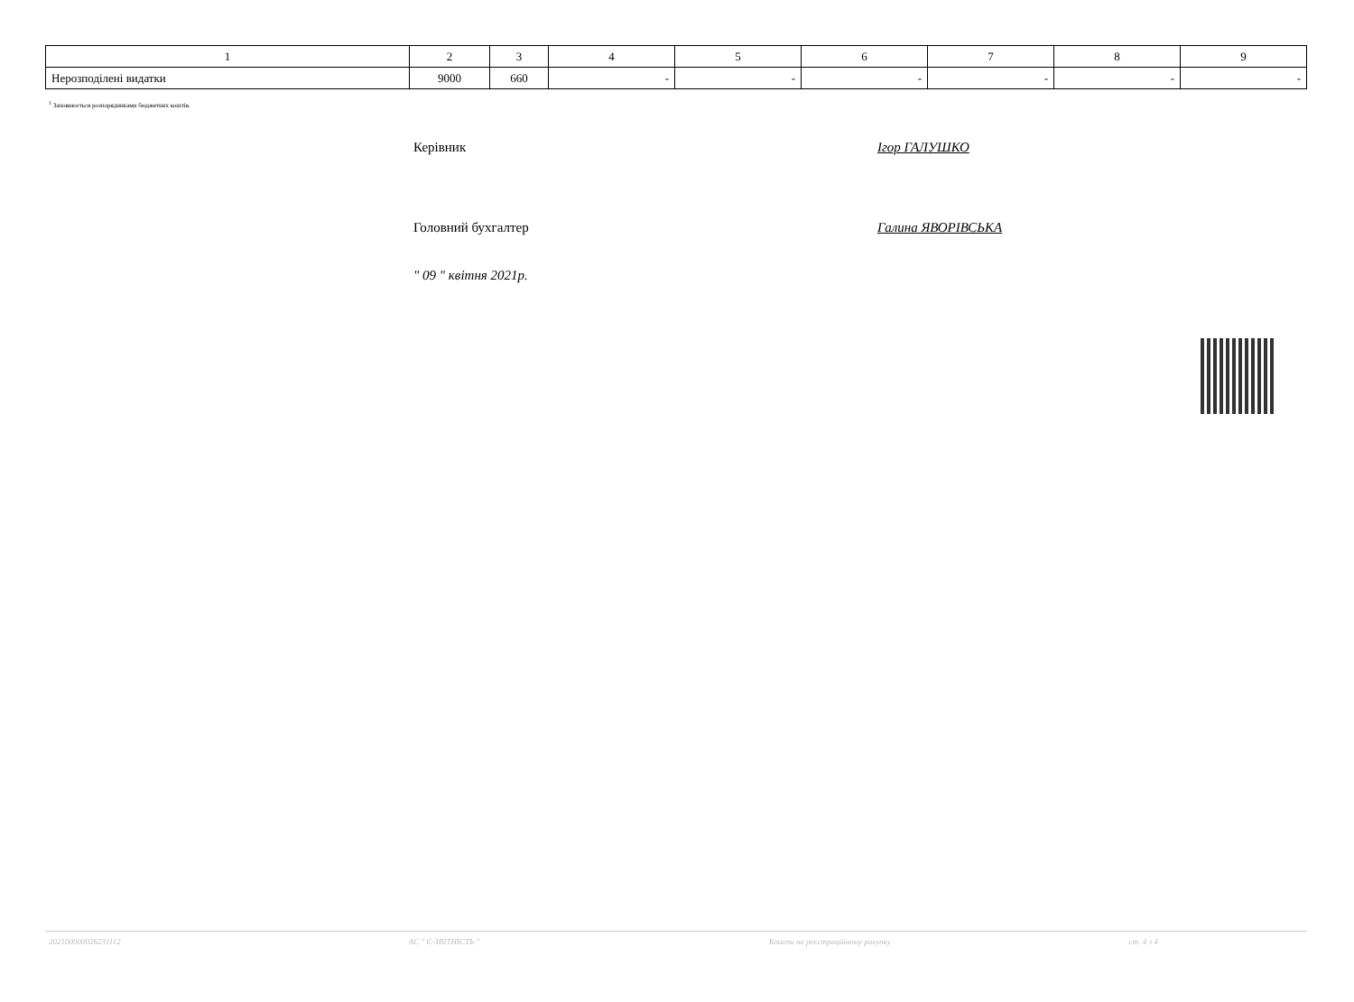| 1 | 2 | 3 | 4 | 5 | 6 | 7 | 8 | 9 |
| Нерозподілені видатки | 9000 | 660 | - | - | - | - | - | - |
<sup>1</sup> Заповнюється розпорядниками бюджетних коштів.
Керівник Ігор ГАЛУШКО
Головний бухгалтер Галина ЯВОРІВСЬКА
" 09 " квітня 2021р.
202100000026231112 АС " Є-ЗВІТНІСТЬ " Кошти на реєстраційному рахунку ст. 4 з 4